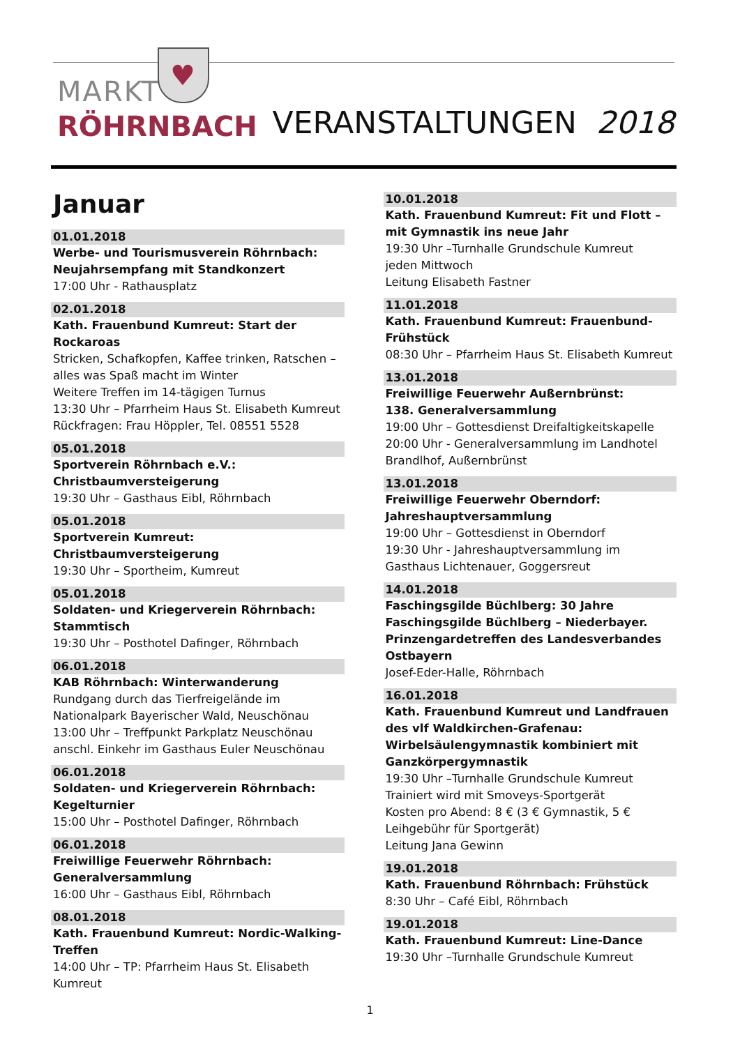MARKT
RÖHRNBACH
♥
VERANSTALTUNGEN 2018
Januar
01.01.2018
Werbe- und Tourismusverein Röhrnbach: Neujahrsempfang mit Standkonzert
17:00 Uhr - Rathausplatz
02.01.2018
Kath. Frauenbund Kumreut: Start der Rockaroas
Stricken, Schafkopfen, Kaffee trinken, Ratschen – alles was Spaß macht im Winter
Weitere Treffen im 14-tägigen Turnus
13:30 Uhr – Pfarrheim Haus St. Elisabeth Kumreut
Rückfragen: Frau Höppler, Tel. 08551 5528
05.01.2018
Sportverein Röhrnbach e.V.: Christbaumversteigerung
19:30 Uhr – Gasthaus Eibl, Röhrnbach
05.01.2018
Sportverein Kumreut: Christbaumversteigerung
19:30 Uhr – Sportheim, Kumreut
05.01.2018
Soldaten- und Kriegerverein Röhrnbach: Stammtisch
19:30 Uhr – Posthotel Dafinger, Röhrnbach
06.01.2018
KAB Röhrnbach: Winterwanderung
Rundgang durch das Tierfreigelände im Nationalpark Bayerischer Wald, Neuschönau
13:00 Uhr – Treffpunkt Parkplatz Neuschönau
anschl. Einkehr im Gasthaus Euler Neuschönau
06.01.2018
Soldaten- und Kriegerverein Röhrnbach: Kegelturnier
15:00 Uhr – Posthotel Dafinger, Röhrnbach
06.01.2018
Freiwillige Feuerwehr Röhrnbach: Generalversammlung
16:00 Uhr – Gasthaus Eibl, Röhrnbach
08.01.2018
Kath. Frauenbund Kumreut: Nordic-Walking-Treffen
14:00 Uhr – TP: Pfarrheim Haus St. Elisabeth Kumreut
10.01.2018
Kath. Frauenbund Kumreut: Fit und Flott – mit Gymnastik ins neue Jahr
19:30 Uhr –Turnhalle Grundschule Kumreut
jeden Mittwoch
Leitung Elisabeth Fastner
11.01.2018
Kath. Frauenbund Kumreut: Frauenbund-Frühstück
08:30 Uhr – Pfarrheim Haus St. Elisabeth Kumreut
13.01.2018
Freiwillige Feuerwehr Außernbrünst:
138. Generalversammlung
19:00 Uhr – Gottesdienst Dreifaltigkeitskapelle
20:00 Uhr - Generalversammlung im Landhotel Brandlhof, Außernbrünst
13.01.2018
Freiwillige Feuerwehr Oberndorf: Jahreshauptversammlung
19:00 Uhr – Gottesdienst in Oberndorf
19:30 Uhr - Jahreshauptversammlung im Gasthaus Lichtenauer, Goggersreut
14.01.2018
Faschingsgilde Büchlberg: 30 Jahre Faschingsgilde Büchlberg – Niederbayer. Prinzengardetreffen des Landesverbandes Ostbayern
Josef-Eder-Halle, Röhrnbach
16.01.2018
Kath. Frauenbund Kumreut und Landfrauen des vlf Waldkirchen-Grafenau:
Wirbelsäulengymnastik kombiniert mit Ganzkörpergymnastik
19:30 Uhr –Turnhalle Grundschule Kumreut
Trainiert wird mit Smoveys-Sportgerät
Kosten pro Abend: 8 € (3 € Gymnastik, 5 € Leihgebühr für Sportgerät)
Leitung Jana Gewinn
19.01.2018
Kath. Frauenbund Röhrnbach: Frühstück
8:30 Uhr – Café Eibl, Röhrnbach
19.01.2018
Kath. Frauenbund Kumreut: Line-Dance
19:30 Uhr –Turnhalle Grundschule Kumreut
1